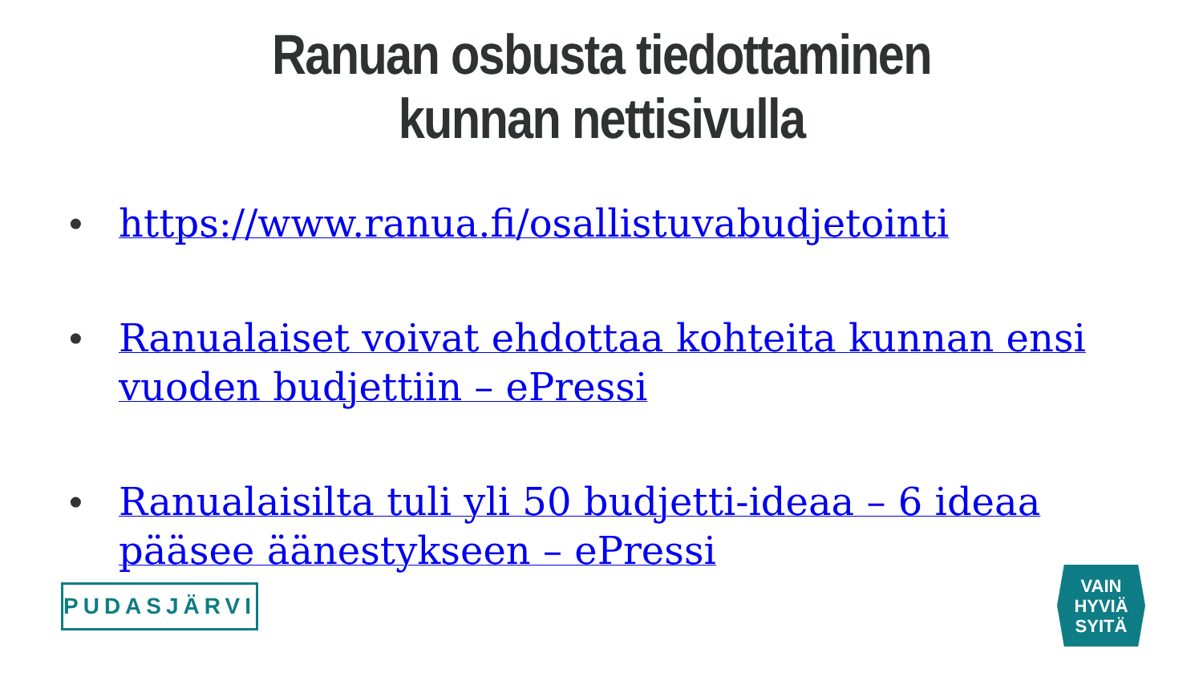Ranuan osbusta tiedottaminen
kunnan nettisivulla
• https://www.ranua.fi/osallistuvabudjetointi
• Ranualaiset voivat ehdottaa kohteita kunnan ensi vuoden budjettiin – ePressi
• Ranualaisilta tuli yli 50 budjetti-ideaa – 6 ideaa pääsee äänestykseen – ePressi
PUDASJÄRVI
VAIN
HYVIÄ
SYITÄ